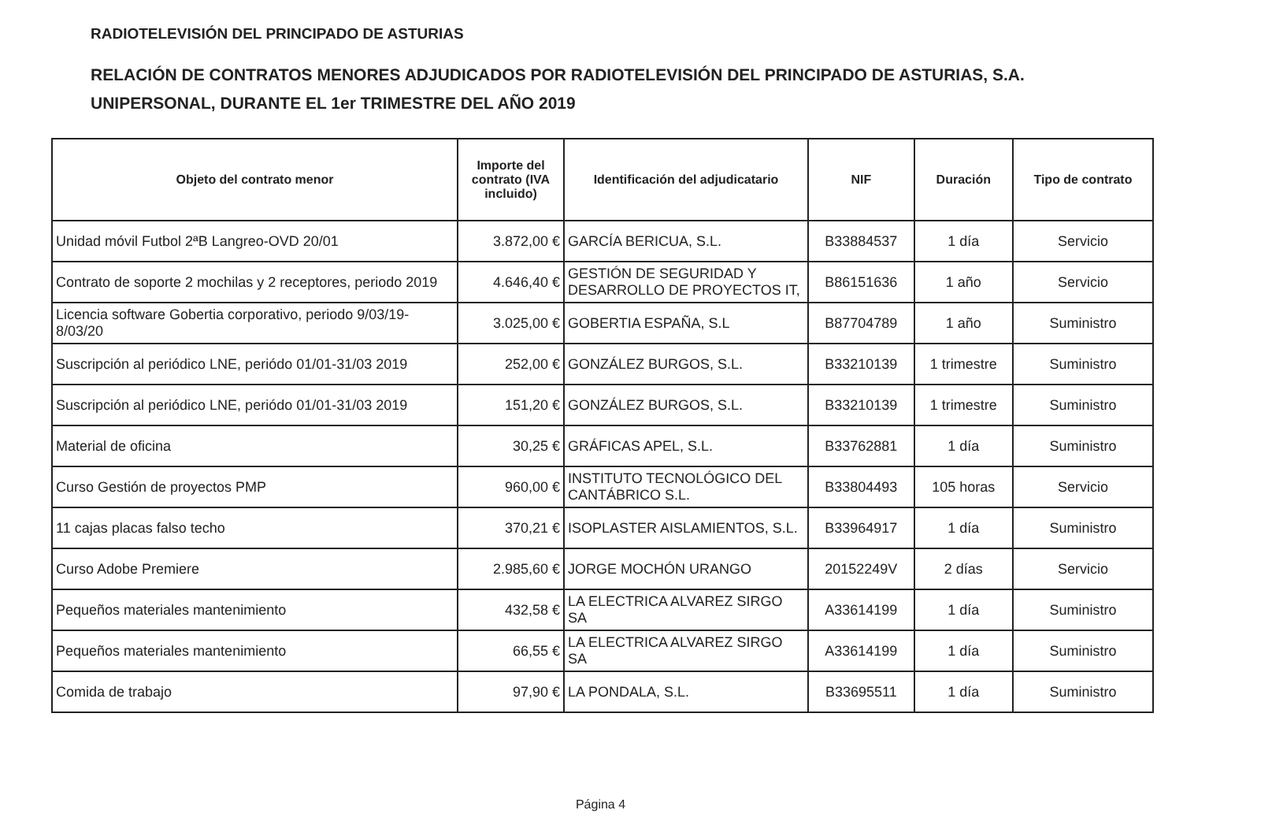RADIOTELEVISIÓN DEL PRINCIPADO DE ASTURIAS
RELACIÓN DE CONTRATOS MENORES ADJUDICADOS POR RADIOTELEVISIÓN DEL PRINCIPADO DE ASTURIAS, S.A. UNIPERSONAL, DURANTE EL 1er TRIMESTRE DEL AÑO 2019
| Objeto del contrato menor | Importe del contrato (IVA incluido) | Identificación del adjudicatario | NIF | Duración | Tipo de contrato |
| --- | --- | --- | --- | --- | --- |
| Unidad móvil Futbol 2ªB Langreo-OVD 20/01 | 3.872,00 € | GARCÍA BERICUA, S.L. | B33884537 | 1 día | Servicio |
| Contrato de soporte 2 mochilas y 2 receptores, periodo 2019 | 4.646,40 € | GESTIÓN DE SEGURIDAD Y DESARROLLO DE PROYECTOS IT, | B86151636 | 1 año | Servicio |
| Licencia software Gobertia corporativo, periodo 9/03/19-8/03/20 | 3.025,00 € | GOBERTIA ESPAÑA, S.L | B87704789 | 1 año | Suministro |
| Suscripción al periódico LNE, periódo 01/01-31/03 2019 | 252,00 € | GONZÁLEZ BURGOS, S.L. | B33210139 | 1 trimestre | Suministro |
| Suscripción al periódico LNE, periódo 01/01-31/03 2019 | 151,20 € | GONZÁLEZ BURGOS, S.L. | B33210139 | 1 trimestre | Suministro |
| Material de oficina | 30,25 € | GRÁFICAS APEL, S.L. | B33762881 | 1 día | Suministro |
| Curso Gestión de proyectos PMP | 960,00 € | INSTITUTO TECNOLÓGICO DEL CANTÁBRICO S.L. | B33804493 | 105 horas | Servicio |
| 11 cajas placas falso techo | 370,21 € | ISOPLASTER AISLAMIENTOS, S.L. | B33964917 | 1 día | Suministro |
| Curso Adobe Premiere | 2.985,60 € | JORGE MOCHÓN URANGO | 20152249V | 2 días | Servicio |
| Pequeños materiales mantenimiento | 432,58 € | LA ELECTRICA ALVAREZ SIRGO SA | A33614199 | 1 día | Suministro |
| Pequeños materiales mantenimiento | 66,55 € | LA ELECTRICA ALVAREZ SIRGO SA | A33614199 | 1 día | Suministro |
| Comida de trabajo | 97,90 € | LA PONDALA, S.L. | B33695511 | 1 día | Suministro |
Página 4